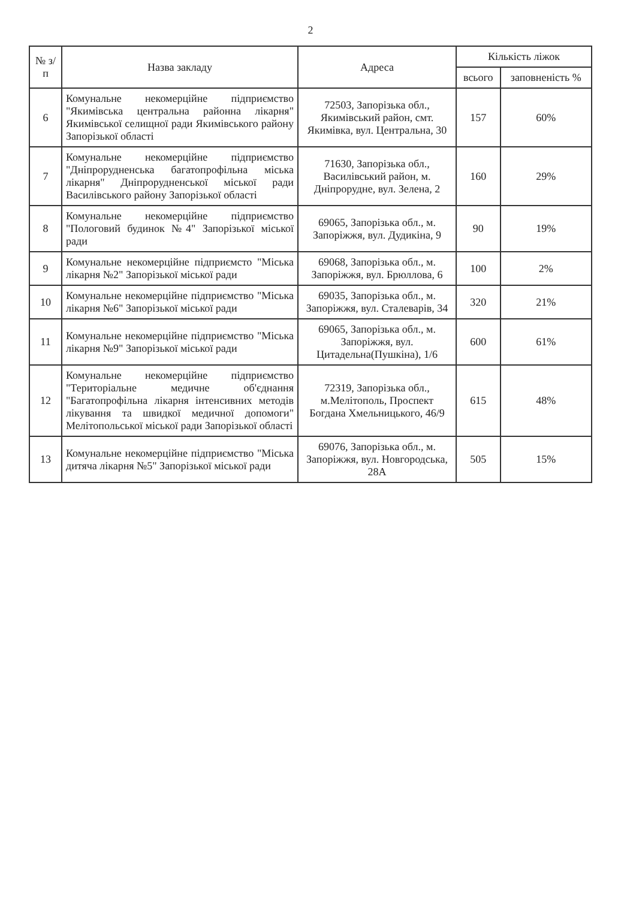2
| № з/п | Назва закладу | Адреса | Кількість ліжок | |
| --- | --- | --- | --- | --- |
| | | | всього | заповненість % |
| 6 | Комунальне некомерційне підприємство "Якимівська центральна районна лікарня" Якимівської селищної ради Якимівського району Запорізької області | 72503, Запорізька обл., Якимівський район, смт. Якимівка, вул. Центральна, 30 | 157 | 60% |
| 7 | Комунальне некомерційне підприємство "Дніпрорудненська багатопрофільна міська лікарня" Дніпрорудненської міської ради Василівського району Запорізької області | 71630, Запорізька обл., Василівський район, м. Дніпрорудне, вул. Зелена, 2 | 160 | 29% |
| 8 | Комунальне некомерційне підприємство "Пологовий будинок №4" Запорізької міської ради | 69065, Запорізька обл., м. Запоріжжя, вул. Дудикіна, 9 | 90 | 19% |
| 9 | Комунальне некомерційне підприємсто "Міська лікарня №2" Запорізької міської ради | 69068, Запорізька обл., м. Запоріжжя, вул. Брюллова, 6 | 100 | 2% |
| 10 | Комунальне некомерційне підприємство "Міська лікарня №6" Запорізької міської ради | 69035, Запорізька обл., м. Запоріжжя, вул. Сталеварів, 34 | 320 | 21% |
| 11 | Комунальне некомерційне підприємство "Міська лікарня №9" Запорізької міської ради | 69065, Запорізька обл., м. Запоріжжя, вул. Цитадельна(Пушкіна), 1/6 | 600 | 61% |
| 12 | Комунальне некомерційне підприємство "Територіальне медичне об'єднання "Багатопрофільна лікарня інтенсивних методів лікування та швидкої медичної допомоги" Мелітопольської міської ради Запорізької області | 72319, Запорізька обл., м.Мелітополь, Проспект Богдана Хмельницького, 46/9 | 615 | 48% |
| 13 | Комунальне некомерційне підприємство "Міська дитяча лікарня №5" Запорізької міської ради | 69076, Запорізька обл., м. Запоріжжя, вул. Новгородська, 28А | 505 | 15% |